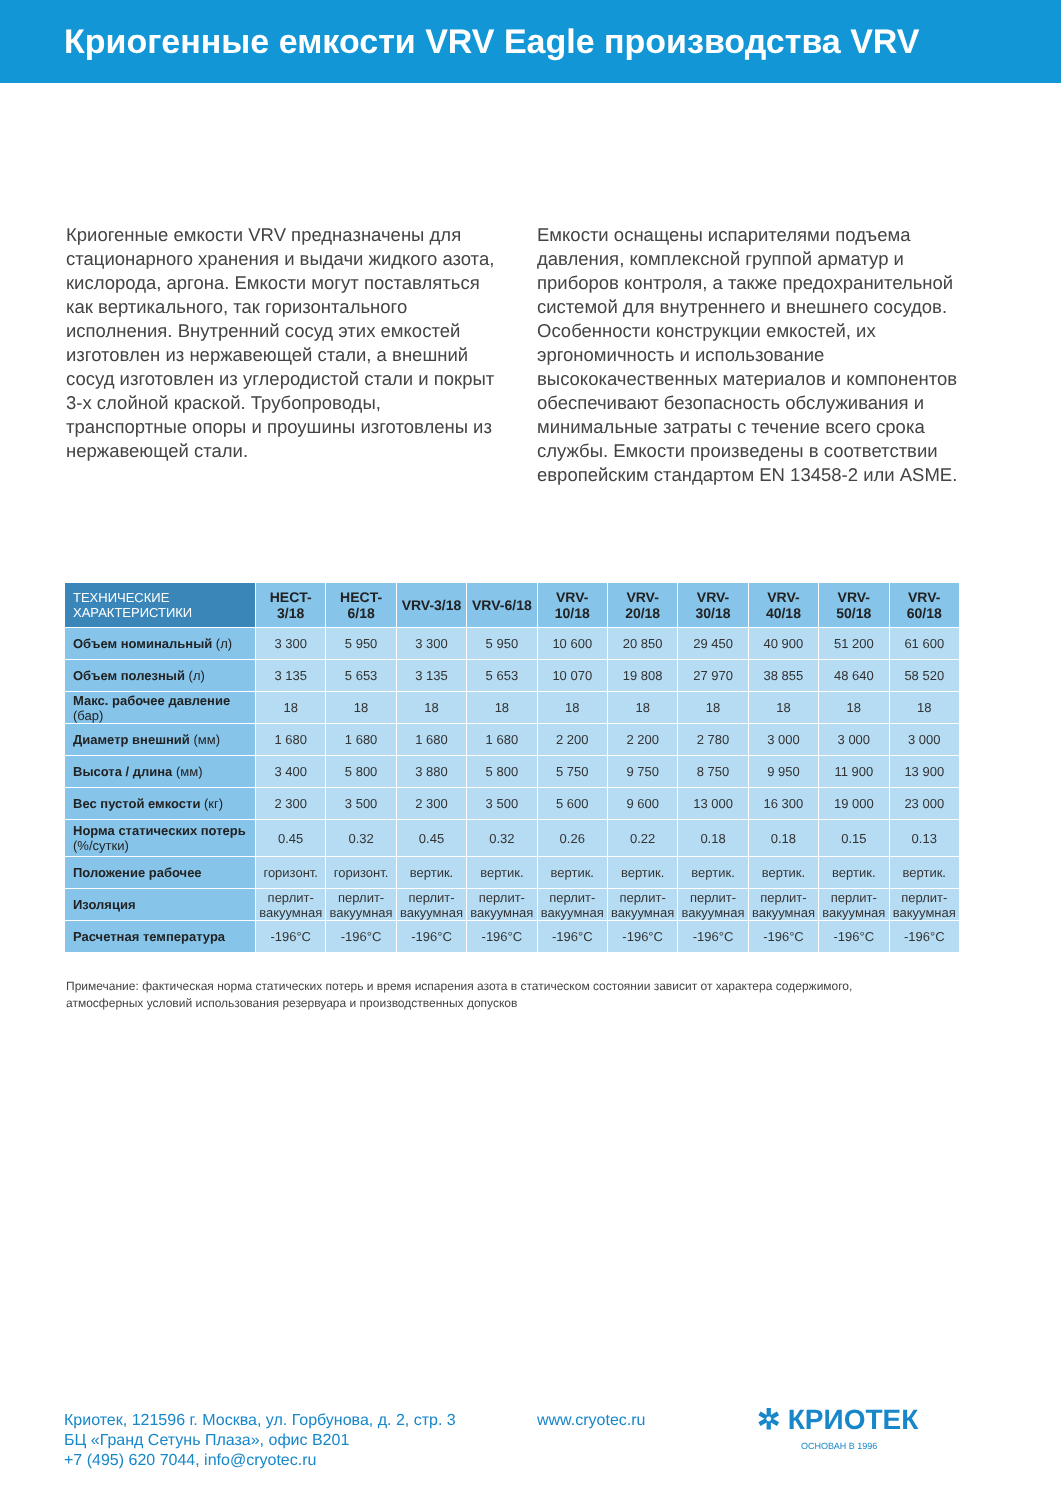Криогенные емкости VRV Eagle производства VRV
Криогенные емкости VRV предназначены для стационарного хранения и выдачи жидкого азота, кислорода, аргона. Емкости могут поставляться как вертикального, так горизонтального исполнения. Внутренний сосуд этих емкостей изготовлен из нержавеющей стали, а внешний сосуд изготовлен из углеродистой стали и покрыт 3-х слойной краской. Трубопроводы, транспортные опоры и проушины изготовлены из нержавеющей стали.
Емкости оснащены испарителями подъема давления, комплексной группой арматур и приборов контроля, а также предохранительной системой для внутреннего и внешнего сосудов. Особенности конструкции емкостей, их эргономичность и использование высококачественных материалов и компонентов обеспечивают безопасность обслуживания и минимальные затраты с течение всего срока службы. Емкости произведены в соответствии европейским стандартом EN 13458-2 или ASME.
| ТЕХНИЧЕСКИЕ ХАРАКТЕРИСТИКИ | HECT-3/18 | HECT-6/18 | VRV-3/18 | VRV-6/18 | VRV-10/18 | VRV-20/18 | VRV-30/18 | VRV-40/18 | VRV-50/18 | VRV-60/18 |
| --- | --- | --- | --- | --- | --- | --- | --- | --- | --- | --- |
| Объем номинальный (л) | 3 300 | 5 950 | 3 300 | 5 950 | 10 600 | 20 850 | 29 450 | 40 900 | 51 200 | 61 600 |
| Объем полезный (л) | 3 135 | 5 653 | 3 135 | 5 653 | 10 070 | 19 808 | 27 970 | 38 855 | 48 640 | 58 520 |
| Макс. рабочее давление (бар) | 18 | 18 | 18 | 18 | 18 | 18 | 18 | 18 | 18 | 18 |
| Диаметр внешний (мм) | 1 680 | 1 680 | 1 680 | 1 680 | 2 200 | 2 200 | 2 780 | 3 000 | 3 000 | 3 000 |
| Высота / длина (мм) | 3 400 | 5 800 | 3 880 | 5 800 | 5 750 | 9 750 | 8 750 | 9 950 | 11 900 | 13 900 |
| Вес пустой емкости (кг) | 2 300 | 3 500 | 2 300 | 3 500 | 5 600 | 9 600 | 13 000 | 16 300 | 19 000 | 23 000 |
| Норма статических потерь (%/сутки) | 0.45 | 0.32 | 0.45 | 0.32 | 0.26 | 0.22 | 0.18 | 0.18 | 0.15 | 0.13 |
| Положение рабочее | горизонт. | горизонт. | вертик. | вертик. | вертик. | вертик. | вертик. | вертик. | вертик. | вертик. |
| Изоляция | перлит-вакуумная | перлит-вакуумная | перлит-вакуумная | перлит-вакуумная | перлит-вакуумная | перлит-вакуумная | перлит-вакуумная | перлит-вакуумная | перлит-вакуумная | перлит-вакуумная |
| Расчетная температура | -196°C | -196°C | -196°C | -196°C | -196°C | -196°C | -196°C | -196°C | -196°C | -196°C |
Примечание: фактическая норма статических потерь и время испарения азота в статическом состоянии зависит от характера содержимого,
атмосферных условий использования резервуара и производственных допусков
Криотек, 121596 г. Москва, ул. Горбунова, д. 2, стр. 3
БЦ «Гранд Сетунь Плаза», офис B201
+7 (495) 620 7044, info@cryotec.ru
www.cryotec.ru
✲ КРИОТЕК
ОСНОВАН В 1996